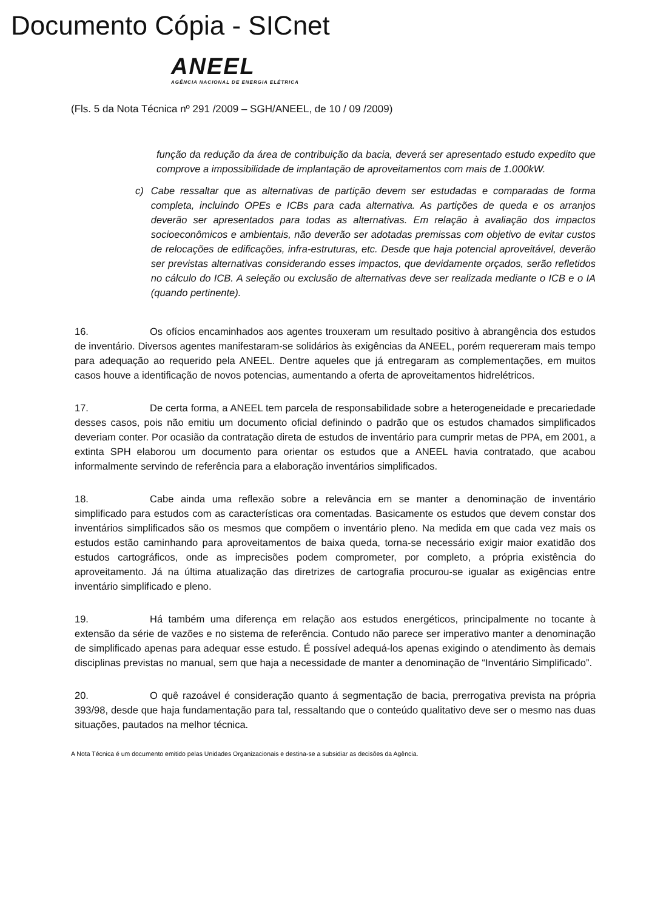Documento Cópia - SICnet
ANEEL
AGÊNCIA NACIONAL DE ENERGIA ELÉTRICA
(Fls. 5 da Nota Técnica nº 291 /2009 – SGH/ANEEL, de 10 / 09 /2009)
função da redução da área de contribuição da bacia, deverá ser apresentado estudo expedito que comprove a impossibilidade de implantação de aproveitamentos com mais de 1.000kW.
c) Cabe ressaltar que as alternativas de partição devem ser estudadas e comparadas de forma completa, incluindo OPEs e ICBs para cada alternativa. As partições de queda e os arranjos deverão ser apresentados para todas as alternativas. Em relação à avaliação dos impactos socioeconômicos e ambientais, não deverão ser adotadas premissas com objetivo de evitar custos de relocações de edificações, infra-estruturas, etc. Desde que haja potencial aproveitável, deverão ser previstas alternativas considerando esses impactos, que devidamente orçados, serão refletidos no cálculo do ICB. A seleção ou exclusão de alternativas deve ser realizada mediante o ICB e o IA (quando pertinente).
16. Os ofícios encaminhados aos agentes trouxeram um resultado positivo à abrangência dos estudos de inventário. Diversos agentes manifestaram-se solidários às exigências da ANEEL, porém requereram mais tempo para adequação ao requerido pela ANEEL. Dentre aqueles que já entregaram as complementações, em muitos casos houve a identificação de novos potencias, aumentando a oferta de aproveitamentos hidrelétricos.
17. De certa forma, a ANEEL tem parcela de responsabilidade sobre a heterogeneidade e precariedade desses casos, pois não emitiu um documento oficial definindo o padrão que os estudos chamados simplificados deveriam conter. Por ocasião da contratação direta de estudos de inventário para cumprir metas de PPA, em 2001, a extinta SPH elaborou um documento para orientar os estudos que a ANEEL havia contratado, que acabou informalmente servindo de referência para a elaboração inventários simplificados.
18. Cabe ainda uma reflexão sobre a relevância em se manter a denominação de inventário simplificado para estudos com as características ora comentadas. Basicamente os estudos que devem constar dos inventários simplificados são os mesmos que compõem o inventário pleno. Na medida em que cada vez mais os estudos estão caminhando para aproveitamentos de baixa queda, torna-se necessário exigir maior exatidão dos estudos cartográficos, onde as imprecisões podem comprometer, por completo, a própria existência do aproveitamento. Já na última atualização das diretrizes de cartografia procurou-se igualar as exigências entre inventário simplificado e pleno.
19. Há também uma diferença em relação aos estudos energéticos, principalmente no tocante à extensão da série de vazões e no sistema de referência. Contudo não parece ser imperativo manter a denominação de simplificado apenas para adequar esse estudo. É possível adequá-los apenas exigindo o atendimento às demais disciplinas previstas no manual, sem que haja a necessidade de manter a denominação de “Inventário Simplificado”.
20. O quê razoável é consideração quanto á segmentação de bacia, prerrogativa prevista na própria 393/98, desde que haja fundamentação para tal, ressaltando que o conteúdo qualitativo deve ser o mesmo nas duas situações, pautados na melhor técnica.
A Nota Técnica é um documento emitido pelas Unidades Organizacionais e destina-se a subsidiar as decisões da Agência.